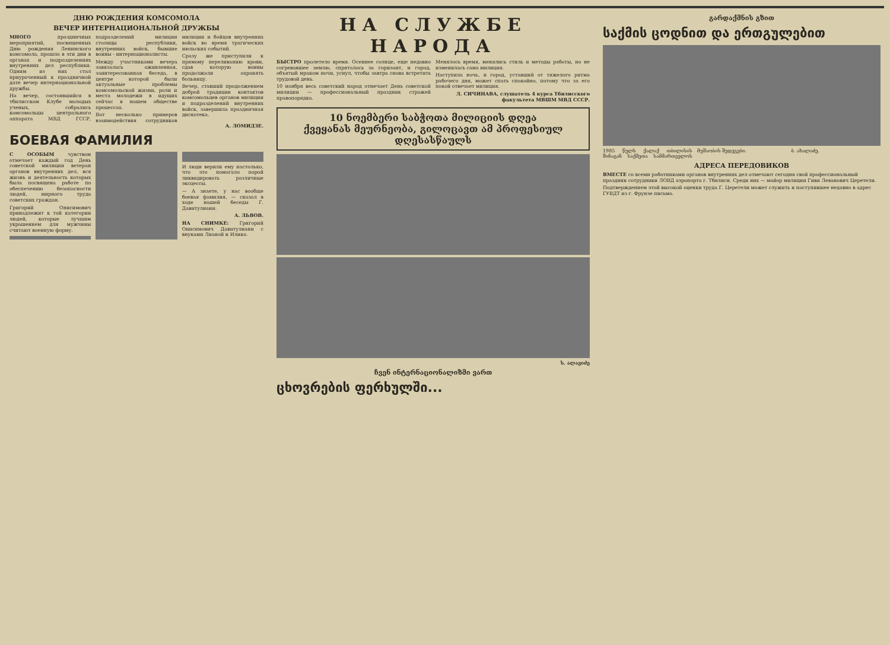ДНЮ РОЖДЕНИЯ КОМСОМОЛА
ВЕЧЕР ИНТЕРНАЦИОНАЛЬНОЙ ДРУЖБЫ
МНОГО праздничных мероприятий, посвященных Дню рождения Ленинского комсомола, прошло в эти дни в органах и подразделениях внутренних дел республики. Одним из них стал приуроченный к праздничной дате вечер интернациональной дружбы.
На вечер, состоявшийся в тбилисском Клубе молодых ученых, собрались комсомольцы центрального аппарата МВД ГССР, подразделений милиции столицы республики, внутренних войск, бывшие воины - интернационалисты.
Между участниками вечера завязалась оживленная, заинтересованная беседа, в центре которой были актуальные проблемы комсомольской жизни, роли и места молодежи в идущих сейчас в нашем обществе процессах.
Вот несколько примеров взаимодействия сотрудников милиции и бойцов внутренних войск во время трагических июльских событий.
Сразу же приступили к прямому переливанию крови, сдав которую воины продолжали охранять больницу.
Вечер, ставший продолжением доброй традиции контактов комсомольцев органов милиции и подразделений внутренних войск, завершила праздничная дискотека.
А. ЛОМИДЗЕ.
БОЕВАЯ ФАМИЛИЯ
С ОСОБЫМ чувством отмечает каждый год День советской милиции ветеран органов внутренних дел, вся жизнь и деятельность которых была посвящена работе по обеспечению безопасности людей, мирного труда советских граждан.
Григорий Онисимович принадлежит к той категории людей, которые лучшим украшением для мужчины считают военную форму.
И люди верили ему настолько, что это помогало порой ликвидировать различные эксцессы.
— А знаете, у нас вообще боевая фамилия, — сказал в ходе нашей беседы Г. Давитулиани.
А. ЛЬВОВ.
НА СНИМКЕ: Григорий Онисимович Давитулиани с внуками Лианой и Илико.
НА СЛУЖБЕ НАРОДА
БЫСТРО пролетело время. Осеннее солнце, еще недавно согревавшее землю, спряталось за горизонт, и город, объятый мраком ночи, уснул, чтобы завтра снова встретить трудовой день.
10 ноября весь советский народ отмечает День советской милиции — профессиональный праздник стражей правопорядка.
Менялось время, менялись стиль и методы работы, но не изменилась сама милиция.
Наступила ночь, и город, уставший от тяжелого ритма рабочего дня, может спать спокойно, потому что за его покой отвечает милиция.
Л. СИЧИНАВА, слушатель 4 курса Тбилисского факультета МВШМ МВД СССР.
10 ნოემბერი საბჭოთა მილიციის დღეა
ქვეყანას მეურნეობა, გილოცავთ ამ პროფესიულ დღესასწაულს
ს. ალავიძე
ჩვენ ინტერნაციონალიზმი ვართ
ცხოვრების ფერხულში...
გარდაქმნის გზით
საქმის ცოდნით და ერთგულებით
1985 წელს ქალაქ თბილისის შინაგან საქმეთა სამმართველოს მუშაობის შედეგები.
ბ. ახალაძე.
АДРЕСА ПЕРЕДОВИКОВ
ВМЕСТЕ со всеми работниками органов внутренних дел отмечают сегодня свой профессиональный праздник сотрудники ЛОВД аэропорта г. Тбилиси. Среди них — майор милиции Гиви Леванович Церетели.
Подтверждением этой высокой оценки труда Г. Церетели может служить и поступившее недавно в адрес ГУВДТ из г. Фрунзе письмо.